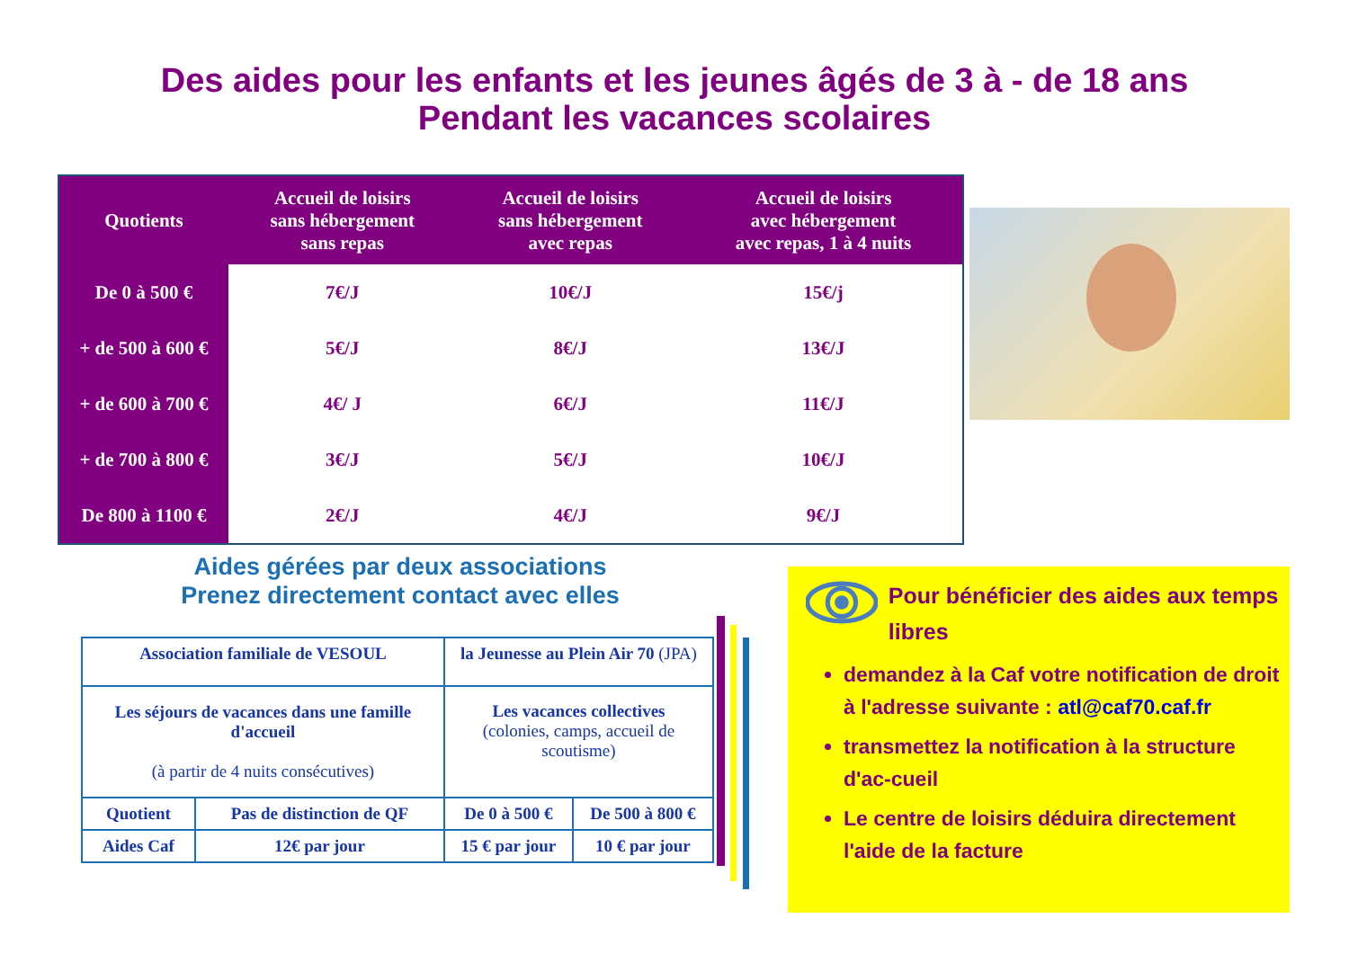Des aides pour les enfants et les jeunes âgés de 3 à - de 18 ans
Pendant les vacances scolaires
| Quotients | Accueil de loisirs sans hébergement sans repas | Accueil de loisirs sans hébergement avec repas | Accueil de loisirs avec hébergement avec repas, 1 à 4 nuits |
| --- | --- | --- | --- |
| De 0 à 500 € | 7€/J | 10€/J | 15€/j |
| + de 500 à 600 € | 5€/J | 8€/J | 13€/J |
| + de 600 à 700 € | 4€/ J | 6€/J | 11€/J |
| + de 700 à 800 € | 3€/J | 5€/J | 10€/J |
| De 800 à 1100 € | 2€/J | 4€/J | 9€/J |
Aides gérées par deux associations
Prenez directement contact avec elles
| Association familiale de VESOUL | | la Jeunesse au Plein Air 70 (JPA) | |
| Les séjours de vacances dans une famille d'accueil (à partir de 4 nuits consécutives) | | Les vacances collectives (colonies, camps, accueil de scoutisme) | |
| Quotient | Pas de distinction de QF | De 0 à 500 € | De 500 à 800 € |
| Aides Caf | 12€ par jour | 15 € par jour | 10 € par jour |
Pour bénéficier des aides aux temps libres
demandez à la Caf votre notification de droit à l'adresse suivante : atl@caf70.caf.fr
transmettez la notification à la structure d'ac-cueil
Le centre de loisirs déduira directement l'aide de la facture